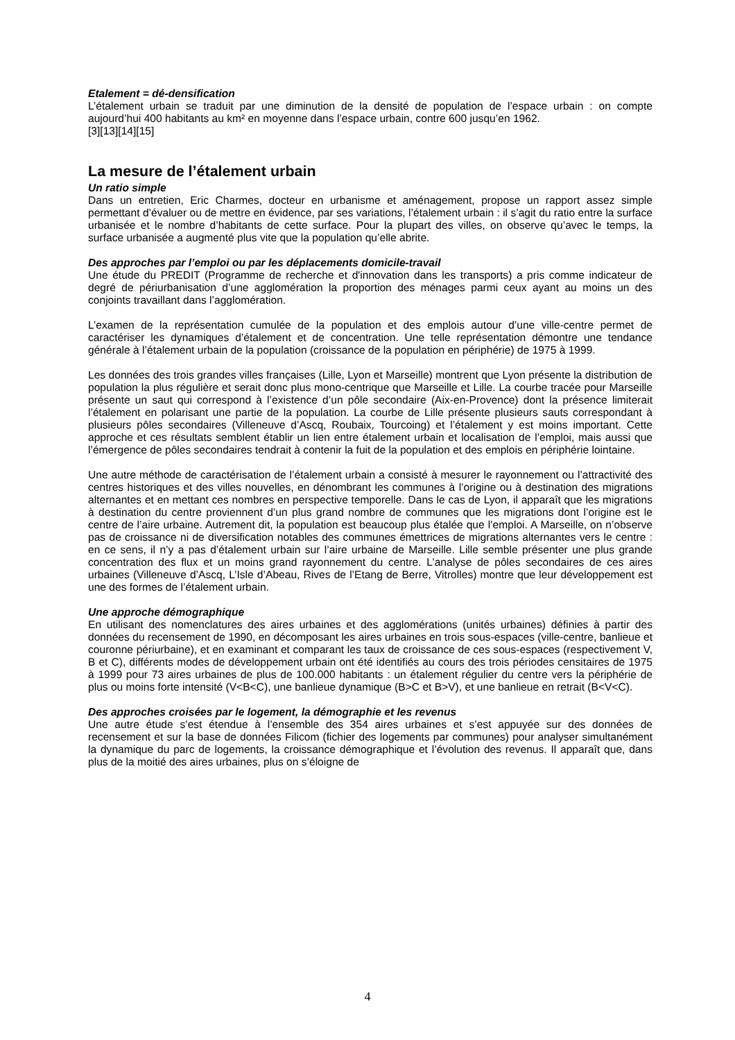Etalement = dé-densification
L’étalement urbain se traduit par une diminution de la densité de population de l’espace urbain : on compte aujourd’hui 400 habitants au km² en moyenne dans l’espace urbain, contre 600 jusqu’en 1962.
[3][13][14][15]
La mesure de l’étalement urbain
Un ratio simple
Dans un entretien, Eric Charmes, docteur en urbanisme et aménagement, propose un rapport assez simple permettant d’évaluer ou de mettre en évidence, par ses variations, l’étalement urbain : il s’agit du ratio entre la surface urbanisée et le nombre d’habitants de cette surface. Pour la plupart des villes, on observe qu’avec le temps, la surface urbanisée a augmenté plus vite que la population qu’elle abrite.
Des approches par l’emploi ou par les déplacements domicile-travail
Une étude du PREDIT (Programme de recherche et d'innovation dans les transports) a pris comme indicateur de degré de périurbanisation d’une agglomération la proportion des ménages parmi ceux ayant au moins un des conjoints travaillant dans l’agglomération.
L’examen de la représentation cumulée de la population et des emplois autour d’une ville-centre permet de caractériser les dynamiques d’étalement et de concentration. Une telle représentation démontre une tendance générale à l’étalement urbain de la population (croissance de la population en périphérie) de 1975 à 1999.
Les données des trois grandes villes françaises (Lille, Lyon et Marseille) montrent que Lyon présente la distribution de population la plus régulière et serait donc plus mono-centrique que Marseille et Lille. La courbe tracée pour Marseille présente un saut qui correspond à l’existence d’un pôle secondaire (Aix-en-Provence) dont la présence limiterait l’étalement en polarisant une partie de la population. La courbe de Lille présente plusieurs sauts correspondant à plusieurs pôles secondaires (Villeneuve d’Ascq, Roubaix, Tourcoing) et l’étalement y est moins important. Cette approche et ces résultats semblent établir un lien entre étalement urbain et localisation de l’emploi, mais aussi que l’émergence de pôles secondaires tendrait à contenir la fuit de la population et des emplois en périphérie lointaine.
Une autre méthode de caractérisation de l’étalement urbain a consisté à mesurer le rayonnement ou l’attractivité des centres historiques et des villes nouvelles, en dénombrant les communes à l’origine ou à destination des migrations alternantes et en mettant ces nombres en perspective temporelle. Dans le cas de Lyon, il apparaît que les migrations à destination du centre proviennent d’un plus grand nombre de communes que les migrations dont l’origine est le centre de l’aire urbaine. Autrement dit, la population est beaucoup plus étalée que l’emploi. A Marseille, on n’observe pas de croissance ni de diversification notables des communes émettrices de migrations alternantes vers le centre : en ce sens, il n’y a pas d’étalement urbain sur l’aire urbaine de Marseille. Lille semble présenter une plus grande concentration des flux et un moins grand rayonnement du centre. L’analyse de pôles secondaires de ces aires urbaines (Villeneuve d’Ascq, L’Isle d’Abeau, Rives de l’Etang de Berre, Vitrolles) montre que leur développement est une des formes de l’étalement urbain.
Une approche démographique
En utilisant des nomenclatures des aires urbaines et des agglomérations (unités urbaines) définies à partir des données du recensement de 1990, en décomposant les aires urbaines en trois sous-espaces (ville-centre, banlieue et couronne périurbaine), et en examinant et comparant les taux de croissance de ces sous-espaces (respectivement V, B et C), différents modes de développement urbain ont été identifiés au cours des trois périodes censitaires de 1975 à 1999 pour 73 aires urbaines de plus de 100.000 habitants : un étalement régulier du centre vers la périphérie de plus ou moins forte intensité (V<B<C), une banlieue dynamique (B>C et B>V), et une banlieue en retrait (B<V<C).
Des approches croisées par le logement, la démographie et les revenus
Une autre étude s’est étendue à l’ensemble des 354 aires urbaines et s’est appuyée sur des données de recensement et sur la base de données Filicom (fichier des logements par communes) pour analyser simultanément la dynamique du parc de logements, la croissance démographique et l’évolution des revenus. Il apparaît que, dans plus de la moitié des aires urbaines, plus on s’éloigne de
4